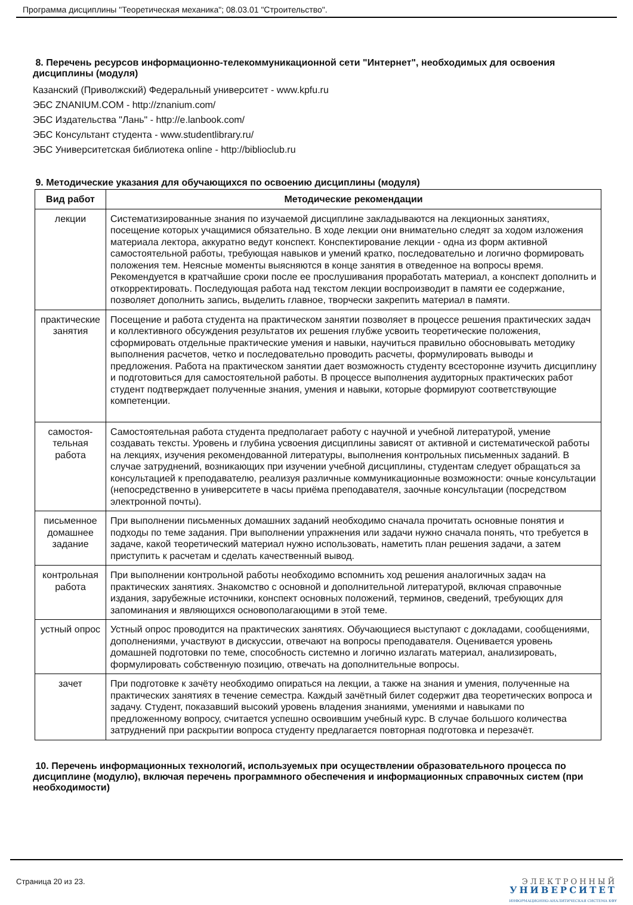Программа дисциплины "Теоретическая механика"; 08.03.01 "Строительство".
8. Перечень ресурсов информационно-телекоммуникационной сети "Интернет", необходимых для освоения дисциплины (модуля)
Казанский (Приволжский) Федеральный университет - www.kpfu.ru
ЭБС ZNANIUM.COM - http://znanium.com/
ЭБС Издательства "Лань" - http://e.lanbook.com/
ЭБС Консультант студента - www.studentlibrary.ru/
ЭБС Университетская библиотека online - http://biblioclub.ru
9. Методические указания для обучающихся по освоению дисциплины (модуля)
| Вид работ | Методические рекомендации |
| --- | --- |
| лекции | Систематизированные знания по изучаемой дисциплине закладываются на лекционных занятиях, посещение которых учащимися обязательно. В ходе лекции они внимательно следят за ходом изложения материала лектора, аккуратно ведут конспект. Конспектирование лекции - одна из форм активной самостоятельной работы, требующая навыков и умений кратко, последовательно и логично формировать положения тем. Неясные моменты выясняются в конце занятия в отведенное на вопросы время. Рекомендуется в кратчайшие сроки после ее прослушивания проработать материал, а конспект дополнить и откорректировать. Последующая работа над текстом лекции воспроизводит в памяти ее содержание, позволяет дополнить запись, выделить главное, творчески закрепить материал в памяти. |
| практические занятия | Посещение и работа студента на практическом занятии позволяет в процессе решения практических задач и коллективного обсуждения результатов их решения глубже усвоить теоретические положения, сформировать отдельные практические умения и навыки, научиться правильно обосновывать методику выполнения расчетов, четко и последовательно проводить расчеты, формулировать выводы и предложения. Работа на практическом занятии дает возможность студенту всесторонне изучить дисциплину и подготовиться для самостоятельной работы. В процессе выполнения аудиторных практических работ студент подтверждает полученные знания, умения и навыки, которые формируют соответствующие компетенции. |
| самостоя-тельная работа | Самостоятельная работа студента предполагает работу с научной и учебной литературой, умение создавать тексты. Уровень и глубина усвоения дисциплины зависят от активной и систематической работы на лекциях, изучения рекомендованной литературы, выполнения контрольных письменных заданий. В случае затруднений, возникающих при изучении учебной дисциплины, студентам следует обращаться за консультацией к преподавателю, реализуя различные коммуникационные возможности: очные консультации (непосредственно в университете в часы приёма преподавателя, заочные консультации (посредством электронной почты). |
| письменное домашнее задание | При выполнении письменных домашних заданий необходимо сначала прочитать основные понятия и подходы по теме задания. При выполнении упражнения или задачи нужно сначала понять, что требуется в задаче, какой теоретический материал нужно использовать, наметить план решения задачи, а затем приступить к расчетам и сделать качественный вывод. |
| контрольная работа | При выполнении контрольной работы необходимо вспомнить ход решения аналогичных задач на практических занятиях. Знакомство с основной и дополнительной литературой, включая справочные издания, зарубежные источники, конспект основных положений, терминов, сведений, требующих для запоминания и являющихся основополагающими в этой теме. |
| устный опрос | Устный опрос проводится на практических занятиях. Обучающиеся выступают с докладами, сообщениями, дополнениями, участвуют в дискуссии, отвечают на вопросы преподавателя. Оценивается уровень домашней подготовки по теме, способность системно и логично излагать материал, анализировать, формулировать собственную позицию, отвечать на дополнительные вопросы. |
| зачет | При подготовке к зачёту необходимо опираться на лекции, а также на знания и умения, полученные на практических занятиях в течение семестра. Каждый зачётный билет содержит два теоретических вопроса и задачу. Студент, показавший высокий уровень владения знаниями, умениями и навыками по предложенному вопросу, считается успешно освоившим учебный курс. В случае большого количества затруднений при раскрытии вопроса студенту предлагается повторная подготовка и перезачёт. |
10. Перечень информационных технологий, используемых при осуществлении образовательного процесса по дисциплине (модулю), включая перечень программного обеспечения и информационных справочных систем (при необходимости)
Страница 20 из 23. ЭЛЕКТРОННЫЙ
УНИВЕРСИТЕТ
ИНФОРМАЦИОННО-АНАЛИТИЧЕСКАЯ СИСТЕМА КФУ